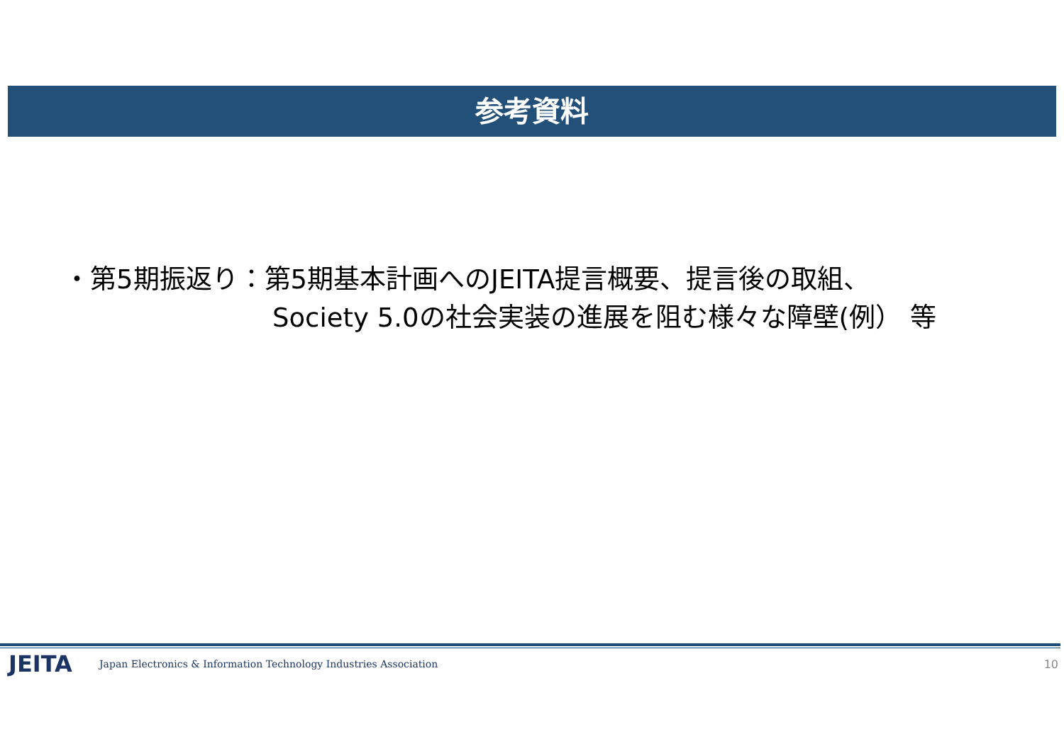参考資料
・第5期振返り：第5期基本計画へのJEITA提言概要、提言後の取組、
Society 5.0の社会実装の進展を阻む様々な障壁(例） 等
JEITA Japan Electronics & Information Technology Industries Association 10